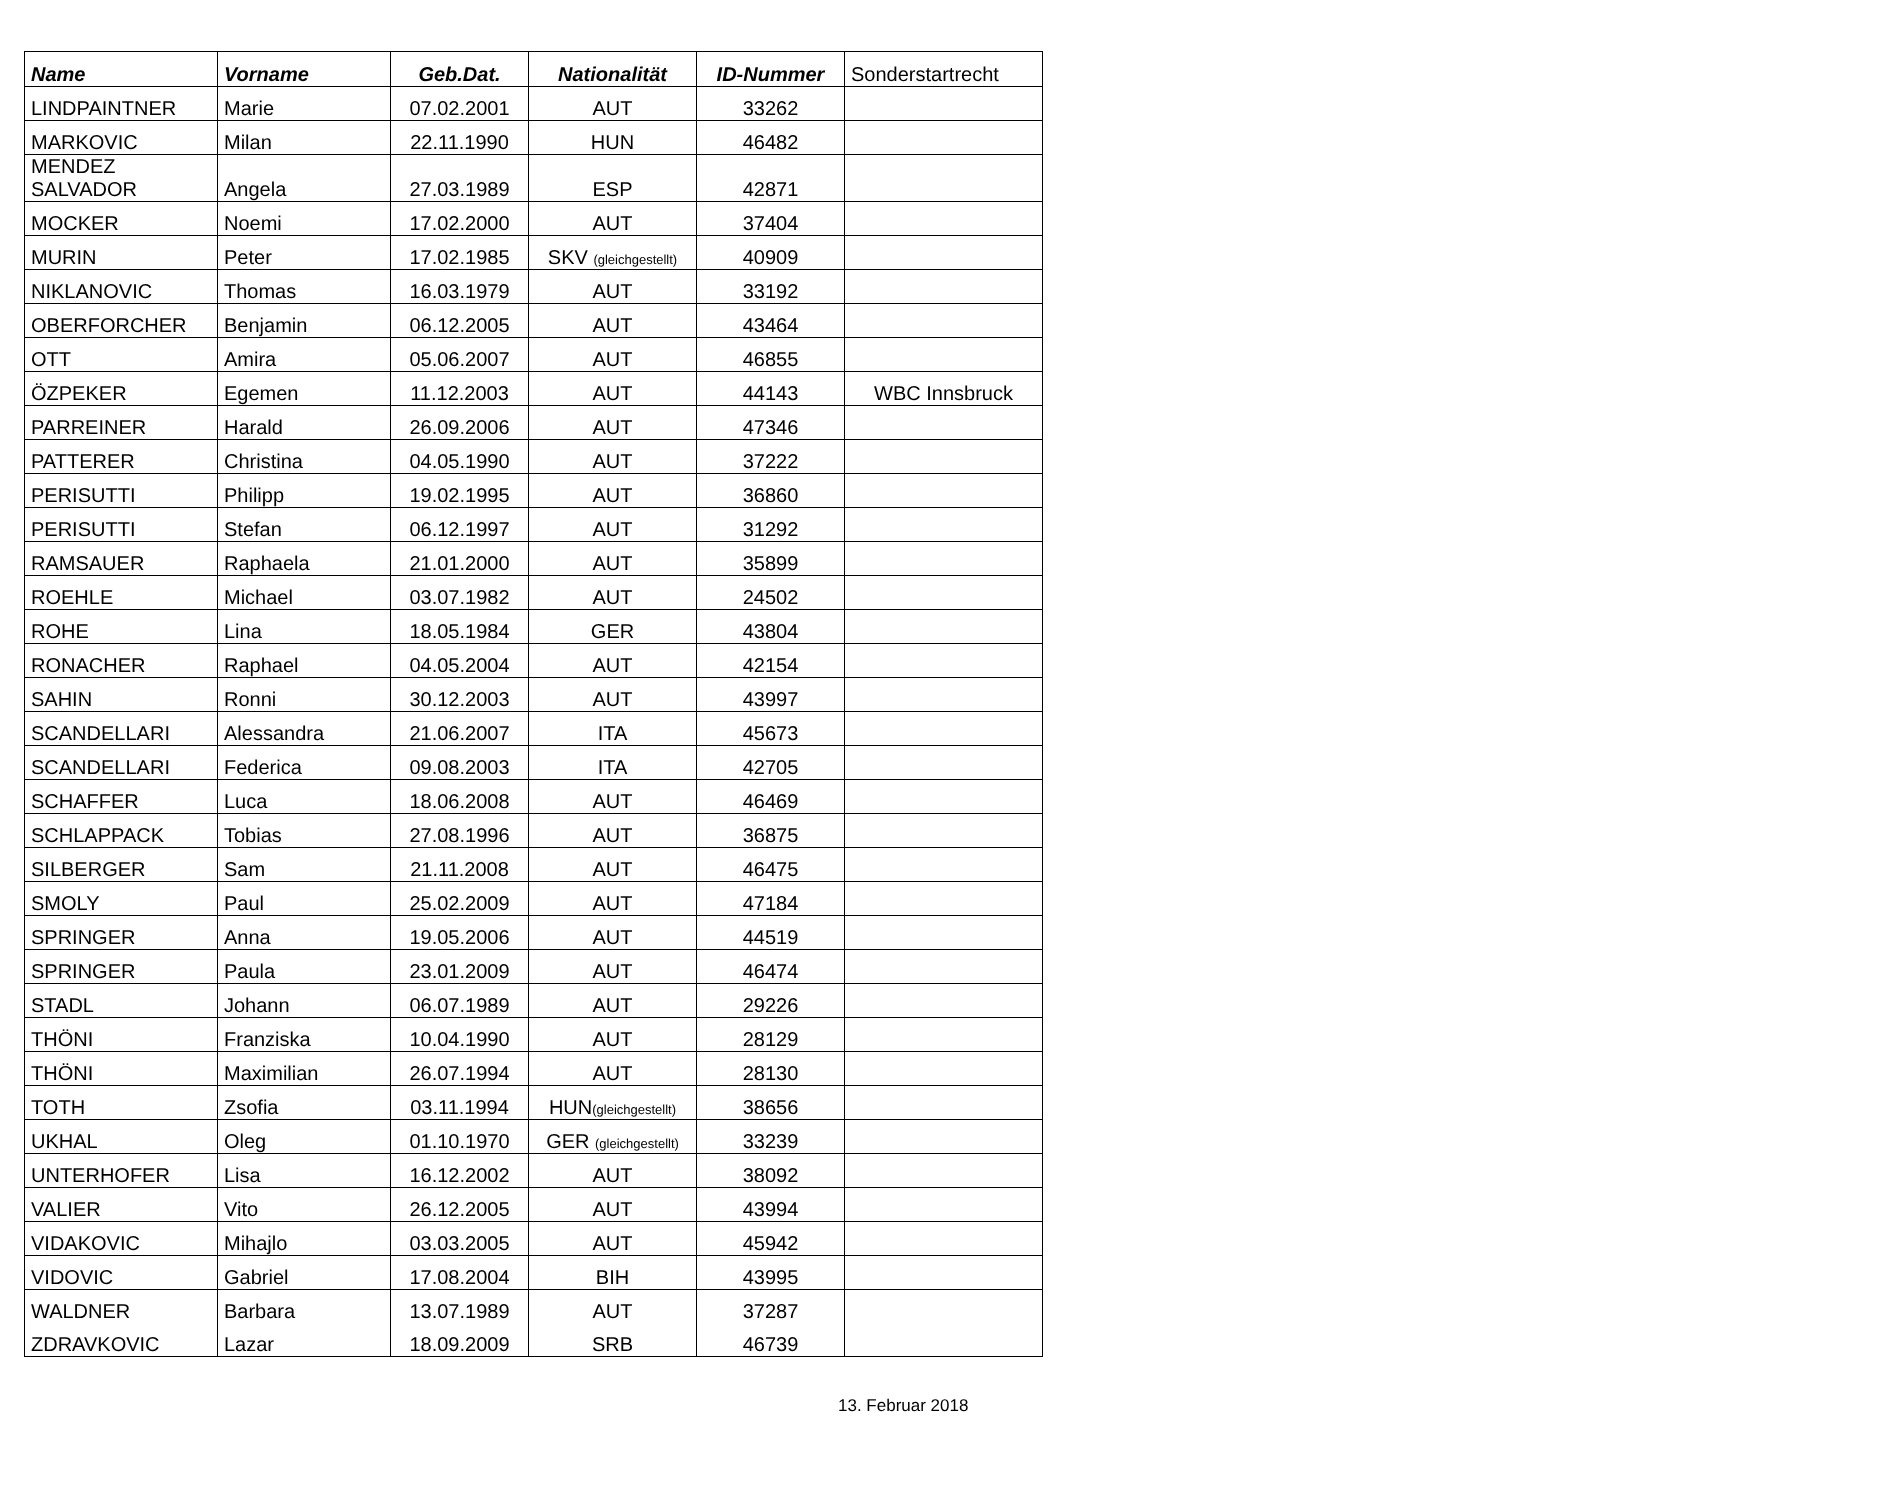| Name | Vorname | Geb.Dat. | Nationalität | ID-Nummer | Sonderstartrecht |
| --- | --- | --- | --- | --- | --- |
| LINDPAINTNER | Marie | 07.02.2001 | AUT | 33262 | |
| MARKOVIC | Milan | 22.11.1990 | HUN | 46482 | |
| MENDEZ SALVADOR | Angela | 27.03.1989 | ESP | 42871 | |
| MOCKER | Noemi | 17.02.2000 | AUT | 37404 | |
| MURIN | Peter | 17.02.1985 | SKV (gleichgestellt) | 40909 | |
| NIKLANOVIC | Thomas | 16.03.1979 | AUT | 33192 | |
| OBERFORCHER | Benjamin | 06.12.2005 | AUT | 43464 | |
| OTT | Amira | 05.06.2007 | AUT | 46855 | |
| ÖZPEKER | Egemen | 11.12.2003 | AUT | 44143 | WBC Innsbruck |
| PARREINER | Harald | 26.09.2006 | AUT | 47346 | |
| PATTERER | Christina | 04.05.1990 | AUT | 37222 | |
| PERISUTTI | Philipp | 19.02.1995 | AUT | 36860 | |
| PERISUTTI | Stefan | 06.12.1997 | AUT | 31292 | |
| RAMSAUER | Raphaela | 21.01.2000 | AUT | 35899 | |
| ROEHLE | Michael | 03.07.1982 | AUT | 24502 | |
| ROHE | Lina | 18.05.1984 | GER | 43804 | |
| RONACHER | Raphael | 04.05.2004 | AUT | 42154 | |
| SAHIN | Ronni | 30.12.2003 | AUT | 43997 | |
| SCANDELLARI | Alessandra | 21.06.2007 | ITA | 45673 | |
| SCANDELLARI | Federica | 09.08.2003 | ITA | 42705 | |
| SCHAFFER | Luca | 18.06.2008 | AUT | 46469 | |
| SCHLAPPACK | Tobias | 27.08.1996 | AUT | 36875 | |
| SILBERGER | Sam | 21.11.2008 | AUT | 46475 | |
| SMOLY | Paul | 25.02.2009 | AUT | 47184 | |
| SPRINGER | Anna | 19.05.2006 | AUT | 44519 | |
| SPRINGER | Paula | 23.01.2009 | AUT | 46474 | |
| STADL | Johann | 06.07.1989 | AUT | 29226 | |
| THÖNI | Franziska | 10.04.1990 | AUT | 28129 | |
| THÖNI | Maximilian | 26.07.1994 | AUT | 28130 | |
| TOTH | Zsofia | 03.11.1994 | HUN (gleichgestellt) | 38656 | |
| UKHAL | Oleg | 01.10.1970 | GER (gleichgestellt) | 33239 | |
| UNTERHOFER | Lisa | 16.12.2002 | AUT | 38092 | |
| VALIER | Vito | 26.12.2005 | AUT | 43994 | |
| VIDAKOVIC | Mihajlo | 03.03.2005 | AUT | 45942 | |
| VIDOVIC | Gabriel | 17.08.2004 | BIH | 43995 | |
| WALDNER | Barbara | 13.07.1989 | AUT | 37287 | |
| ZDRAVKOVIC | Lazar | 18.09.2009 | SRB | 46739 | |
13. Februar 2018